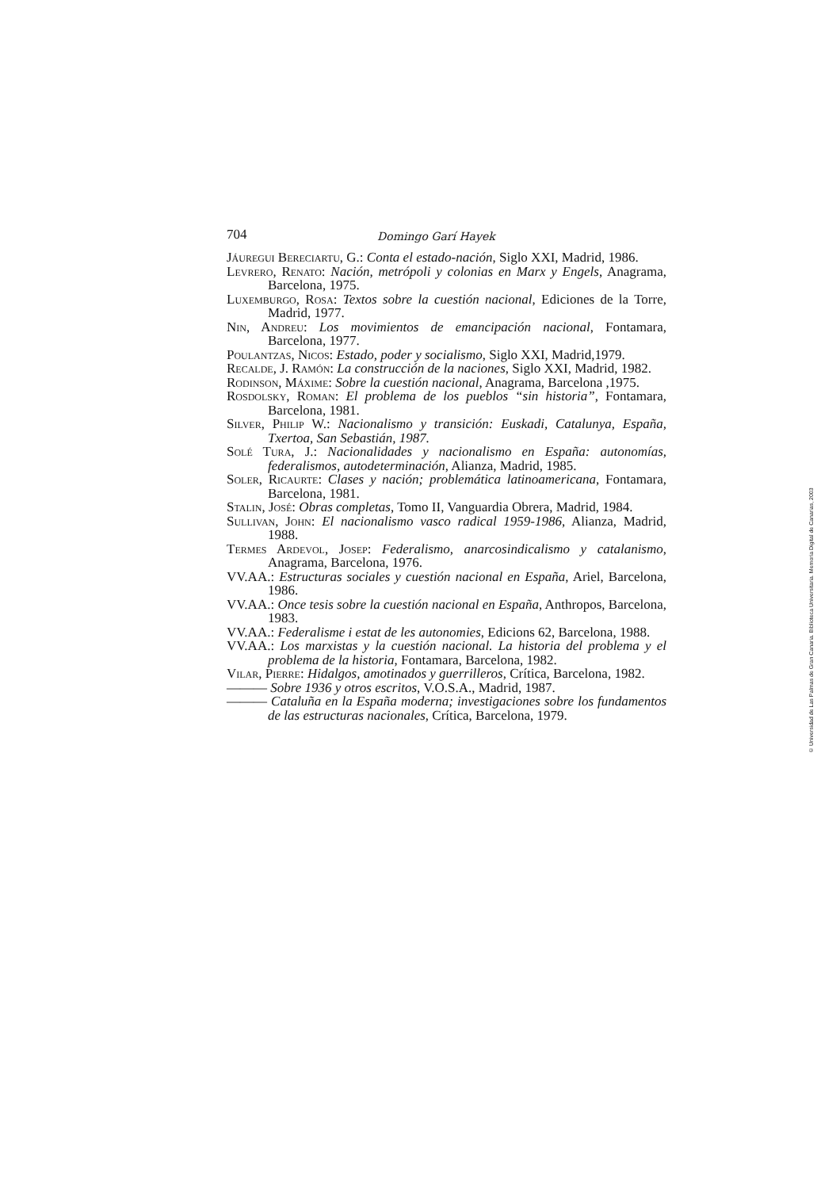704 Domingo Garí Hayek
Jáuregui Bereciartu, G.: Conta el estado-nación, Siglo XXI, Madrid, 1986.
Levrero, Renato: Nación, metrópoli y colonias en Marx y Engels, Anagrama, Barcelona, 1975.
Luxemburgo, Rosa: Textos sobre la cuestión nacional, Ediciones de la Torre, Madrid, 1977.
Nin, Andreu: Los movimientos de emancipación nacional, Fontamara, Barcelona, 1977.
Poulantzas, Nicos: Estado, poder y socialismo, Siglo XXI, Madrid,1979.
Recalde, J. Ramón: La construcción de la naciones, Siglo XXI, Madrid, 1982.
Rodinson, Máxime: Sobre la cuestión nacional, Anagrama, Barcelona ,1975.
Rosdolsky, Roman: El problema de los pueblos “sin historia”, Fontamara, Barcelona, 1981.
Silver, Philip W.: Nacionalismo y transición: Euskadi, Catalunya, España, Txertoa, San Sebastián, 1987.
Solé Tura, J.: Nacionalidades y nacionalismo en España: autonomías, federalismos, autodeterminación, Alianza, Madrid, 1985.
Soler, Ricaurte: Clases y nación; problemática latinoamericana, Fontamara, Barcelona, 1981.
Stalin, José: Obras completas, Tomo II, Vanguardia Obrera, Madrid, 1984.
Sullivan, John: El nacionalismo vasco radical 1959-1986, Alianza, Madrid, 1988.
Termes Ardevol, Josep: Federalismo, anarcosindicalismo y catalanismo, Anagrama, Barcelona, 1976.
VV.AA.: Estructuras sociales y cuestión nacional en España, Ariel, Barcelona, 1986.
VV.AA.: Once tesis sobre la cuestión nacional en España, Anthropos, Barcelona, 1983.
VV.AA.: Federalisme i estat de les autonomies, Edicions 62, Barcelona, 1988.
VV.AA.: Los marxistas y la cuestión nacional. La historia del problema y el problema de la historia, Fontamara, Barcelona, 1982.
Vilar, Pierre: Hidalgos, amotinados y guerrilleros, Crítica, Barcelona, 1982.
——— Sobre 1936 y otros escritos, V.O.S.A., Madrid, 1987.
——— Cataluña en la España moderna; investigaciones sobre los fundamentos de las estructuras nacionales, Crítica, Barcelona, 1979.
© Universidad de Las Palmas de Gran Canaria. Biblioteca Universitaria. Memoria Digital de Canarias, 2003